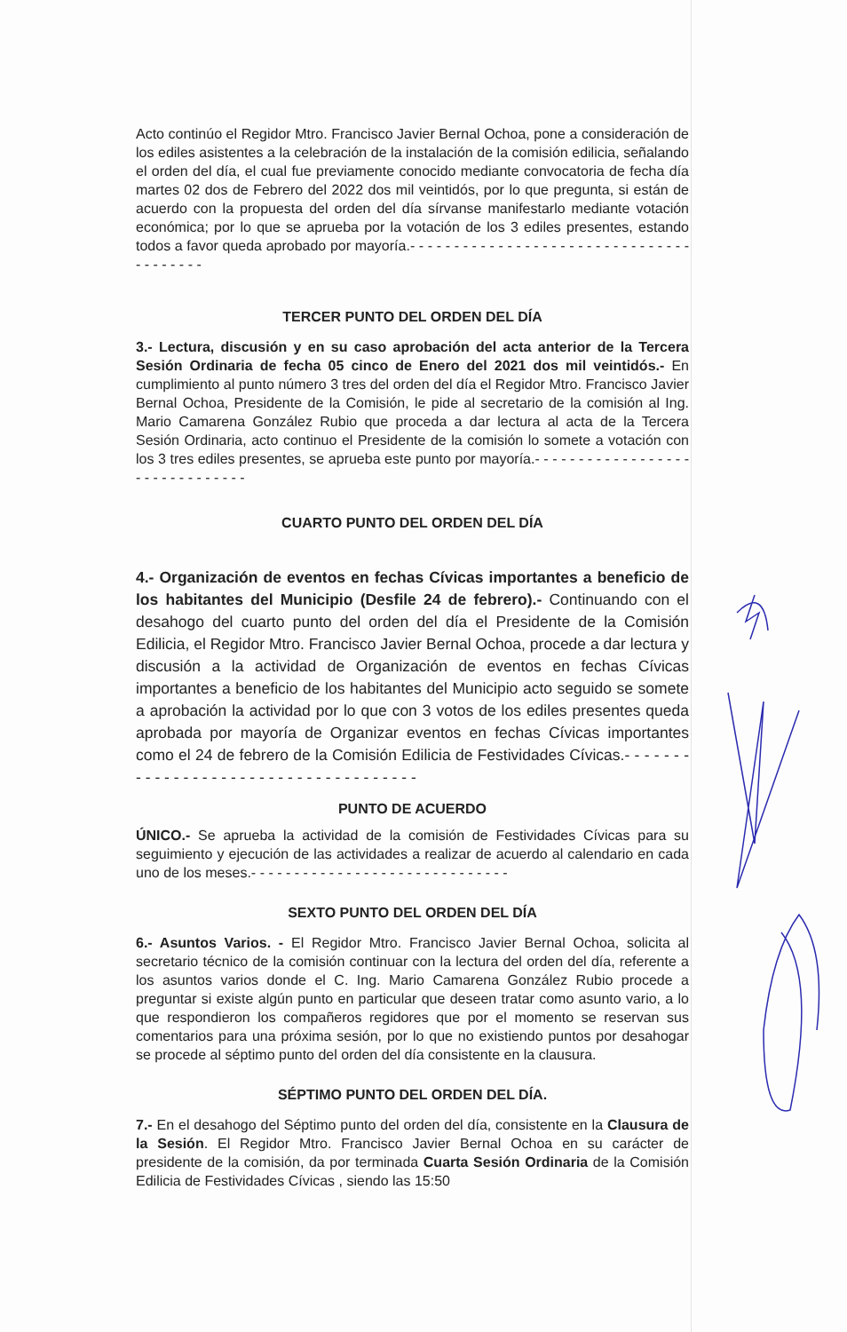Acto continúo el Regidor Mtro. Francisco Javier Bernal Ochoa, pone a consideración de los ediles asistentes a la celebración de la instalación de la comisión edilicia, señalando el orden del día, el cual fue previamente conocido mediante convocatoria de fecha día martes 02 dos de Febrero del 2022 dos mil veintidós, por lo que pregunta, si están de acuerdo con la propuesta del orden del día sírvanse manifestarlo mediante votación económica; por lo que se aprueba por la votación de los 3 ediles presentes, estando todos a favor queda aprobado por mayoría.- - - - - - - - - - - - - - - - - - - - - - - - - - - - - - - - - - - - - - - -
TERCER PUNTO DEL ORDEN DEL DÍA
3.- Lectura, discusión y en su caso aprobación del acta anterior de la Tercera Sesión Ordinaria de fecha 05 cinco de Enero del 2021 dos mil veintidós.- En cumplimiento al punto número 3 tres del orden del día el Regidor Mtro. Francisco Javier Bernal Ochoa, Presidente de la Comisión, le pide al secretario de la comisión al Ing. Mario Camarena González Rubio que proceda a dar lectura al acta de la Tercera Sesión Ordinaria, acto continuo el Presidente de la comisión lo somete a votación con los 3 tres ediles presentes, se aprueba este punto por mayoría.- - - - - - - - - - - - - - - - - - - - - - - - - - - - - - -
CUARTO PUNTO DEL ORDEN DEL DÍA
4.- Organización de eventos en fechas Cívicas importantes a beneficio de los habitantes del Municipio (Desfile 24 de febrero).- Continuando con el desahogo del cuarto punto del orden del día el Presidente de la Comisión Edilicia, el Regidor Mtro. Francisco Javier Bernal Ochoa, procede a dar lectura y discusión a la actividad de Organización de eventos en fechas Cívicas importantes a beneficio de los habitantes del Municipio acto seguido se somete a aprobación la actividad por lo que con 3 votos de los ediles presentes queda aprobada por mayoría de Organizar eventos en fechas Cívicas importantes como el 24 de febrero de la Comisión Edilicia de Festividades Cívicas.- - - - - - - - - - - - - - - - - - - - - - - - - - - - - - - - - - - - -
PUNTO DE ACUERDO
ÚNICO.- Se aprueba la actividad de la comisión de Festividades Cívicas para su seguimiento y ejecución de las actividades a realizar de acuerdo al calendario en cada uno de los meses.- - - - - - - - - - - - - - - - - - - - - - - - - - - - - -
SEXTO PUNTO DEL ORDEN DEL DÍA
6.- Asuntos Varios. - El Regidor Mtro. Francisco Javier Bernal Ochoa, solicita al secretario técnico de la comisión continuar con la lectura del orden del día, referente a los asuntos varios donde el C. Ing. Mario Camarena González Rubio procede a preguntar si existe algún punto en particular que deseen tratar como asunto vario, a lo que respondieron los compañeros regidores que por el momento se reservan sus comentarios para una próxima sesión, por lo que no existiendo puntos por desahogar se procede al séptimo punto del orden del día consistente en la clausura.
SÉPTIMO PUNTO DEL ORDEN DEL DÍA.
7.- En el desahogo del Séptimo punto del orden del día, consistente en la Clausura de la Sesión. El Regidor Mtro. Francisco Javier Bernal Ochoa en su carácter de presidente de la comisión, da por terminada Cuarta Sesión Ordinaria de la Comisión Edilicia de Festividades Cívicas , siendo las 15:50